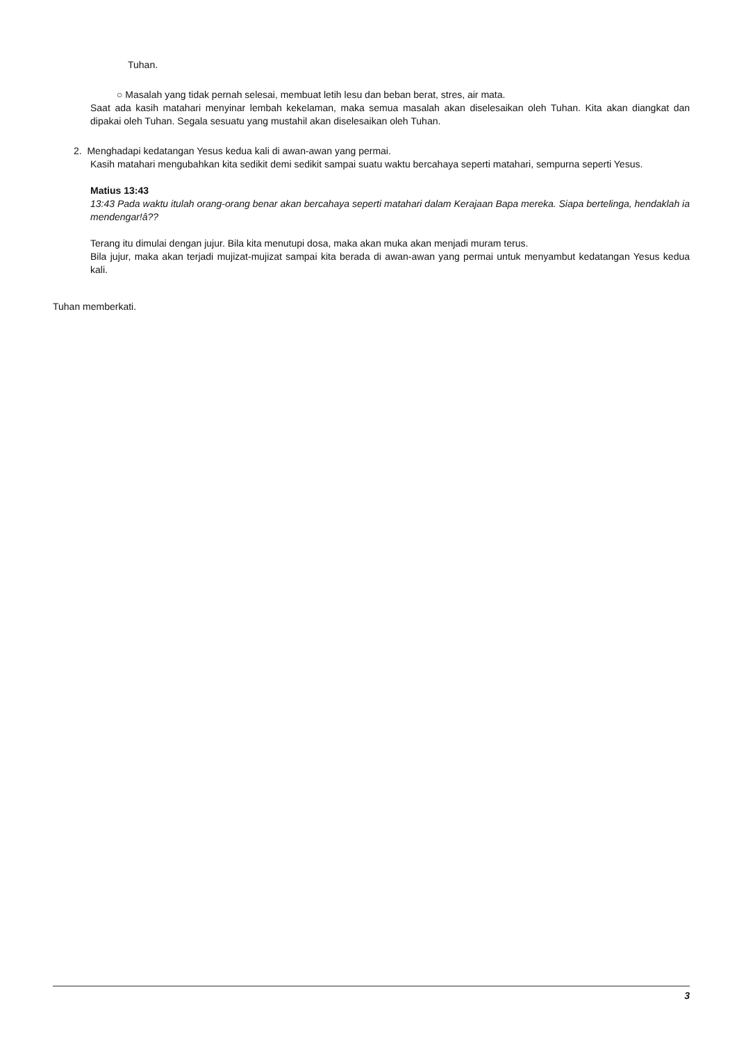Tuhan.
○ Masalah yang tidak pernah selesai, membuat letih lesu dan beban berat, stres, air mata.
Saat ada kasih matahari menyinar lembah kekelaman, maka semua masalah akan diselesaikan oleh Tuhan. Kita akan diangkat dan dipakai oleh Tuhan. Segala sesuatu yang mustahil akan diselesaikan oleh Tuhan.
2. Menghadapi kedatangan Yesus kedua kali di awan-awan yang permai.
Kasih matahari mengubahkan kita sedikit demi sedikit sampai suatu waktu bercahaya seperti matahari, sempurna seperti Yesus.
Matius 13:43
13:43 Pada waktu itulah orang-orang benar akan bercahaya seperti matahari dalam Kerajaan Bapa mereka. Siapa bertelinga, hendaklah ia mendengar!â??
Terang itu dimulai dengan jujur. Bila kita menutupi dosa, maka akan muka akan menjadi muram terus.
Bila jujur, maka akan terjadi mujizat-mujizat sampai kita berada di awan-awan yang permai untuk menyambut kedatangan Yesus kedua kali.
Tuhan memberkati.
3